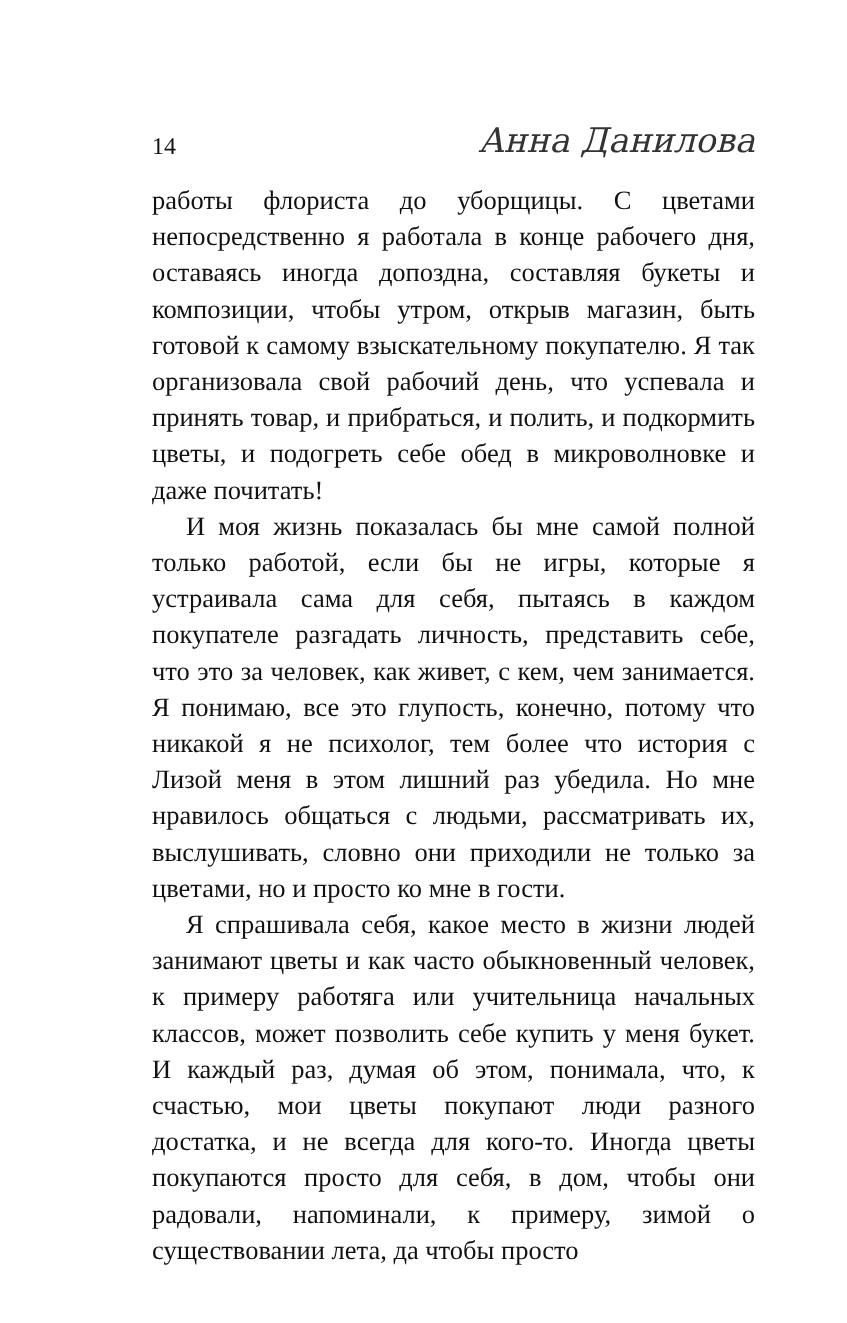14 Анна Данилова
работы флориста до уборщицы. С цветами непосредственно я работала в конце рабочего дня, оставаясь иногда допоздна, составляя букеты и композиции, чтобы утром, открыв магазин, быть готовой к самому взыскательному покупателю. Я так организовала свой рабочий день, что успевала и принять товар, и прибраться, и полить, и подкормить цветы, и подогреть себе обед в микроволновке и даже почитать!
И моя жизнь показалась бы мне самой полной только работой, если бы не игры, которые я устраивала сама для себя, пытаясь в каждом покупателе разгадать личность, представить себе, что это за человек, как живет, с кем, чем занимается. Я понимаю, все это глупость, конечно, потому что никакой я не психолог, тем более что история с Лизой меня в этом лишний раз убедила. Но мне нравилось общаться с людьми, рассматривать их, выслушивать, словно они приходили не только за цветами, но и просто ко мне в гости.
Я спрашивала себя, какое место в жизни людей занимают цветы и как часто обыкновенный человек, к примеру работяга или учительница начальных классов, может позволить себе купить у меня букет. И каждый раз, думая об этом, понимала, что, к счастью, мои цветы покупают люди разного достатка, и не всегда для кого-то. Иногда цветы покупаются просто для себя, в дом, чтобы они радовали, напоминали, к примеру, зимой о существовании лета, да чтобы просто